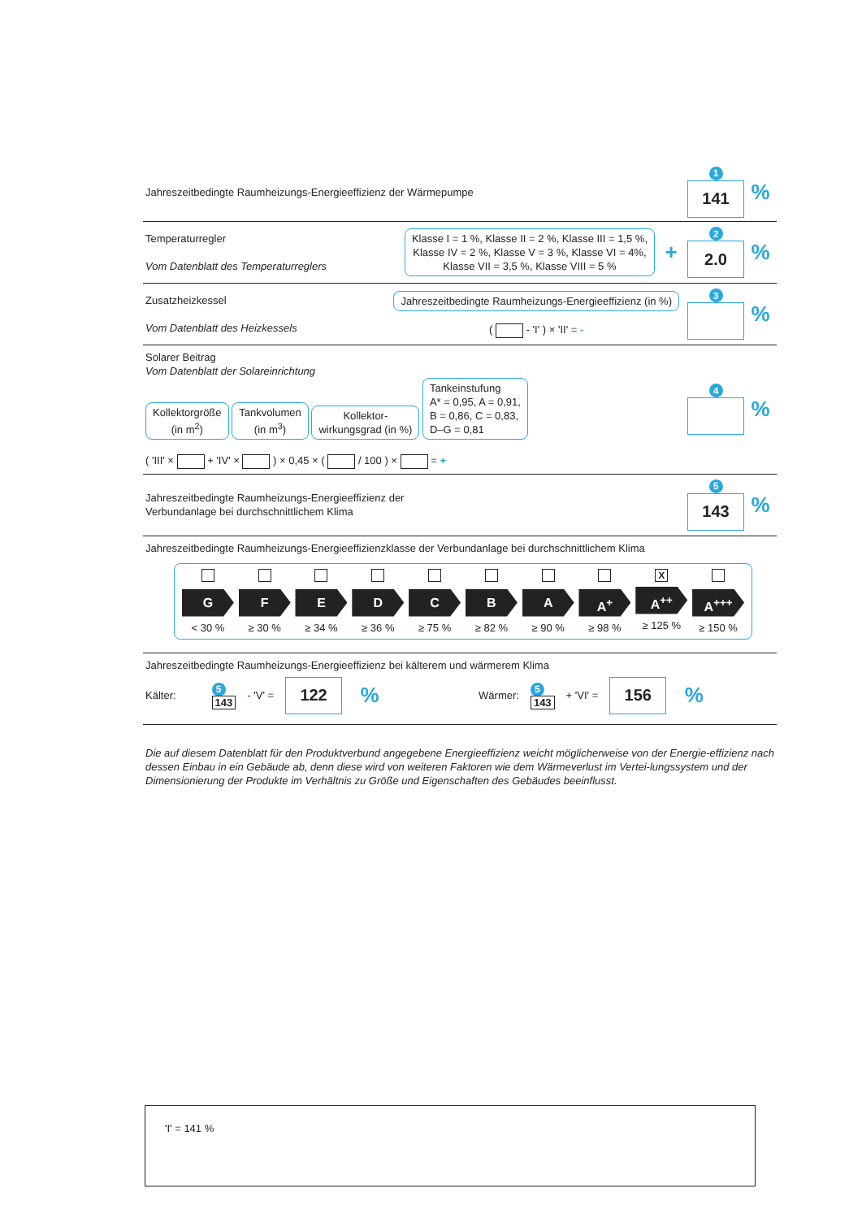Jahreszeitbedingte Raumheizungs-Energieeffizienz der Wärmepumpe
1
141
%
Temperaturregler
Vom Datenblatt des Temperaturreglers
Klasse I = 1 %, Klasse II = 2 %, Klasse III = 1,5 %,
Klasse IV = 2 %, Klasse V = 3 %, Klasse VI = 4%,
Klasse VII = 3,5 %, Klasse VIII = 5 % +
2
2.0
%
Zusatzheizkessel
Vom Datenblatt des Heizkessels
Jahreszeitbedingte Raumheizungs-Energieeffizienz (in %)
( - 'I' ) × 'II' = -
3
%
Solarer Beitrag
Vom Datenblatt der Solareinrichtung
Kollektorgröße
(in m<sup>2</sup>) Tankvolumen
(in m<sup>3</sup>) Kollektor-
wirkungsgrad (in %) Tankeinstufung
A* = 0,95, A = 0,91,
B = 0,86, C = 0,83,
D–G = 0,81
( 'III' × + 'IV' × ) × 0,45 × ( / 100 ) × = +
4
%
Jahreszeitbedingte Raumheizungs-Energieeffizienz der
Verbundanlage bei durchschnittlichem Klima
5
143
%
Jahreszeitbedingte Raumheizungs-Energieeffizienzklasse der Verbundanlage bei durchschnittlichem Klima
G
< 30 %
F
≥ 30 %
E
≥ 34 %
D
≥ 36 %
C
≥ 75 %
B
≥ 82 %
A
≥ 90 %
A<sup>+</sup>
≥ 98 %
X
A<sup>++</sup>
≥ 125 %
A<sup>+++</sup>
≥ 150 %
Jahreszeitbedingte Raumheizungs-Energieeffizienz bei kälterem und wärmerem Klima
Kälter: 5
143 - 'V' =
122
% Wärmer: 5
143 + 'VI' =
156
%
Die auf diesem Datenblatt für den Produktverbund angegebene Energieeffizienz weicht möglicherweise von der Energie-effizienz nach dessen Einbau in ein Gebäude ab, denn diese wird von weiteren Faktoren wie dem Wärmeverlust im Vertei-lungssystem und der Dimensionierung der Produkte im Verhältnis zu Größe und Eigenschaften des Gebäudes beeinflusst.
'I' = 141 %